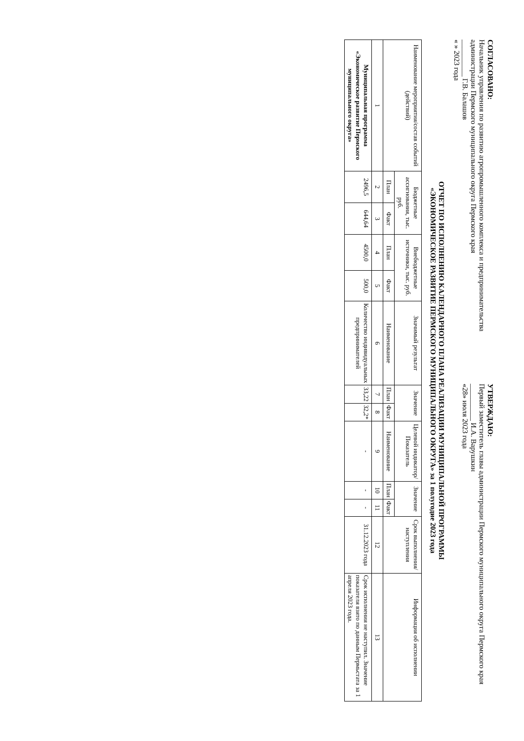СОГЛАСОВАНО:
Начальник управления по развитию агропромышленного комплекса и предпринимательства администрации Пермского муниципального округа Пермского края
__________ Г.В. Балашов
« » 2023 года
УТВЕРЖДАЮ:
Первый заместитель главы администрации Пермского муниципального округа Пермского края
__________ И.А. Варушкин
«28» июля 2023 года
ОТЧЕТ ПО ИСПОЛНЕНИЮ КАЛЕНДАРНОГО ПЛАНА РЕАЛИЗАЦИИ МУНИЦИПАЛЬНОЙ ПРОГРАММЫ
«ЭКОНОМИЧЕСКОЕ РАЗВИТИЕ ПЕРМСКОГО МУНИЦИПАЛЬНОГО ОКРУГА» за 1 полугодие 2023 года
| Наименование мероприятия/состав событий (действий) | Бюджетные ассигнования, тыс. руб. | | Внебюджетные источники, тыс. руб. | | Значимый результат | Значение | | Целевой индикатор/ Показатель | Значение | | Срок выполнения/ наступления | Информация об исполнении |
| --- | --- | --- | --- | --- | --- | --- | --- | --- | --- | --- | --- | --- |
| | План | Факт | План | Факт | Наименование | План | Факт | Наименование | План | Факт | | |
| 1 | 2 | 3 | 4 | 5 | 6 | 7 | 8 | 9 | 10 | 11 | 12 | 13 |
| Муниципальная программа «Экономическое развитие Пермского муниципального округа» | 2496,5 | 644,64 | 4500,0 | 500,0 | Количество индивидуальных предпринимателей | 33,22 | 32,2* | - | - | - | 31.12.2023 года | Срок исполнения не наступил. Значение показателя взято по данным Пермьстата за 1 апреля 2023 года. |